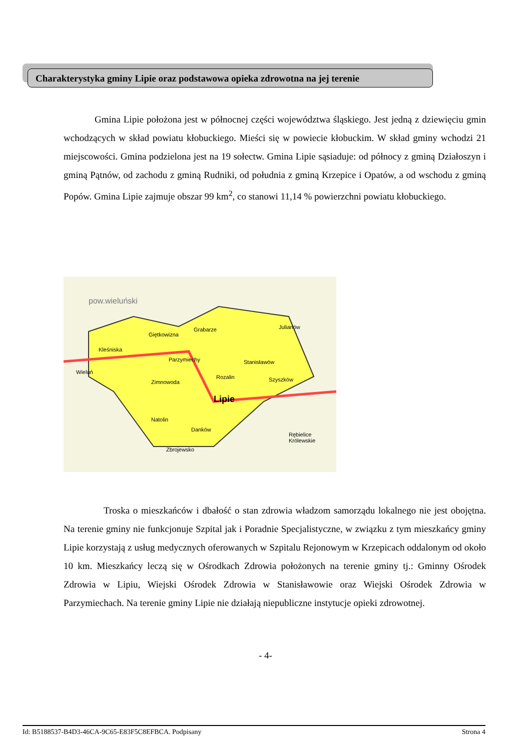Charakterystyka gminy Lipie oraz podstawowa opieka zdrowotna na jej terenie
Gmina Lipie położona jest w północnej części województwa śląskiego. Jest jedną z dziewięciu gmin wchodzących w skład powiatu kłobuckiego. Mieści się w powiecie kłobuckim. W skład gminy wchodzi 21 miejscowości. Gmina podzielona jest na 19 sołectw. Gmina Lipie sąsiaduje: od północy z gminą Działoszyn i gminą Pątnów, od zachodu z gminą Rudniki, od południa z gminą Krzepice i Opatów, a od wschodu z gminą Popów. Gmina Lipie zajmuje obszar 99 km<sup>2</sup>, co stanowi 11,14 % powierzchni powiatu kłobuckiego.
pow.wieluński
Giętkowizna
Grabarze Julianów
Kleśniska
Parzymiechy Stanisławów
Rozalin Szyszków
Lipie
Zimnowoda
Natolin
Danków
Zbrojewsko
Rębielice Królewskie
Wieluń
Troska o mieszkańców i dbałość o stan zdrowia władzom samorządu lokalnego nie jest obojętna. Na terenie gminy nie funkcjonuje Szpital jak i Poradnie Specjalistyczne, w związku z tym mieszkańcy gminy Lipie korzystają z usług medycznych oferowanych w Szpitalu Rejonowym w Krzepicach oddalonym od około 10 km. Mieszkańcy leczą się w Ośrodkach Zdrowia położonych na terenie gminy tj.: Gminny Ośrodek Zdrowia w Lipiu, Wiejski Ośrodek Zdrowia w Stanisławowie oraz Wiejski Ośrodek Zdrowia w Parzymiechach. Na terenie gminy Lipie nie działają niepubliczne instytucje opieki zdrowotnej.
- 4-
Id: B5188537-B4D3-46CA-9C65-E83F5C8EFBCA. Podpisany Strona 4